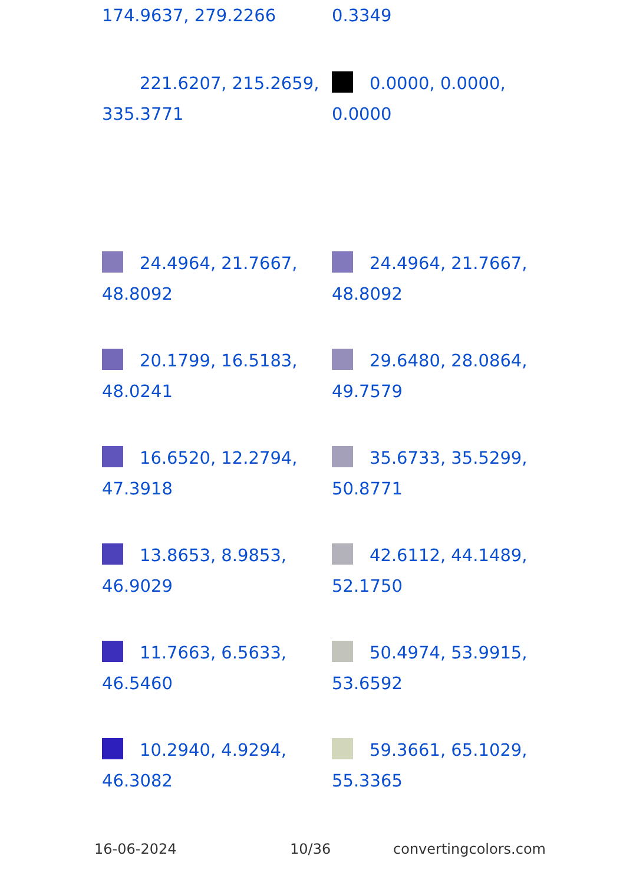174.9637, 279.2266 0.3349
221.6207, 215.2659, 335.3771
0.0000, 0.0000, 0.0000
24.4964, 21.7667, 48.8092
24.4964, 21.7667, 48.8092
20.1799, 16.5183, 48.0241
29.6480, 28.0864, 49.7579
16.6520, 12.2794, 47.3918
35.6733, 35.5299, 50.8771
13.8653, 8.9853, 46.9029
42.6112, 44.1489, 52.1750
11.7663, 6.5633, 46.5460
50.4974, 53.9915, 53.6592
10.2940, 4.9294, 46.3082
59.3661, 65.1029, 55.3365
16-06-2024 10/36 convertingcolors.com